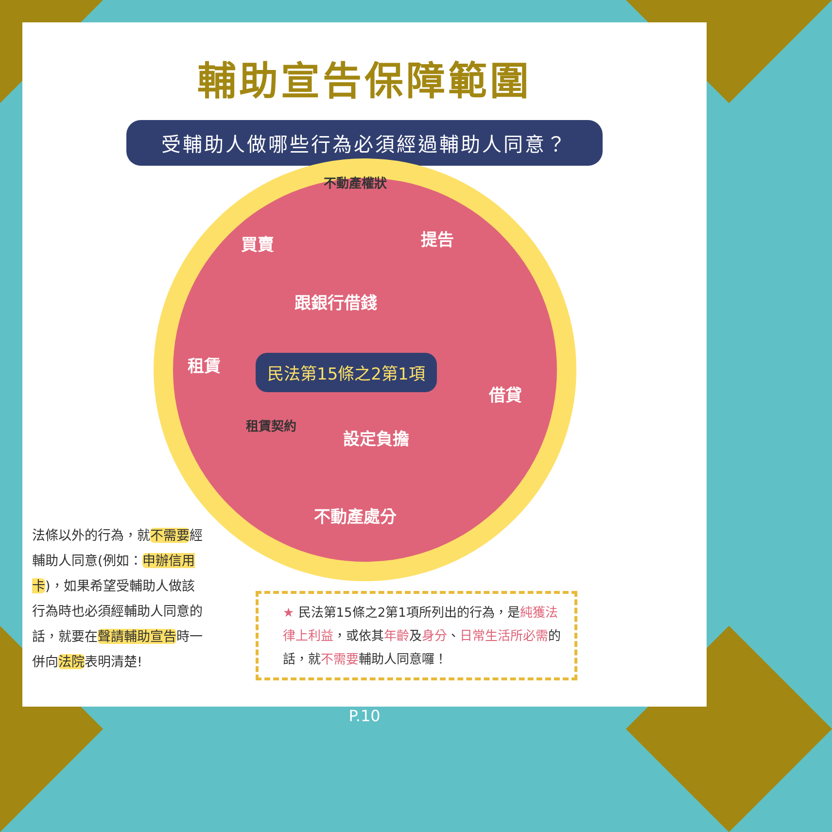輔助宣告保障範圍
受輔助人做哪些行為必須經過輔助人同意？
買賣 提告
跟銀行借錢
租賃 民法第15條之2第1項
借貸
設定負擔
不動產處分
不動產權狀
租賃契約
法條以外的行為，就不需要經輔助人同意(例如：申辦信用卡)，如果希望受輔助人做該行為時也必須經輔助人同意的話，就要在聲請輔助宣告時一併向法院表明清楚!
★ 民法第15條之2第1項所列出的行為，是純獲法律上利益，或依其年齡及身分、日常生活所必需的話，就不需要輔助人同意囉！
P.10